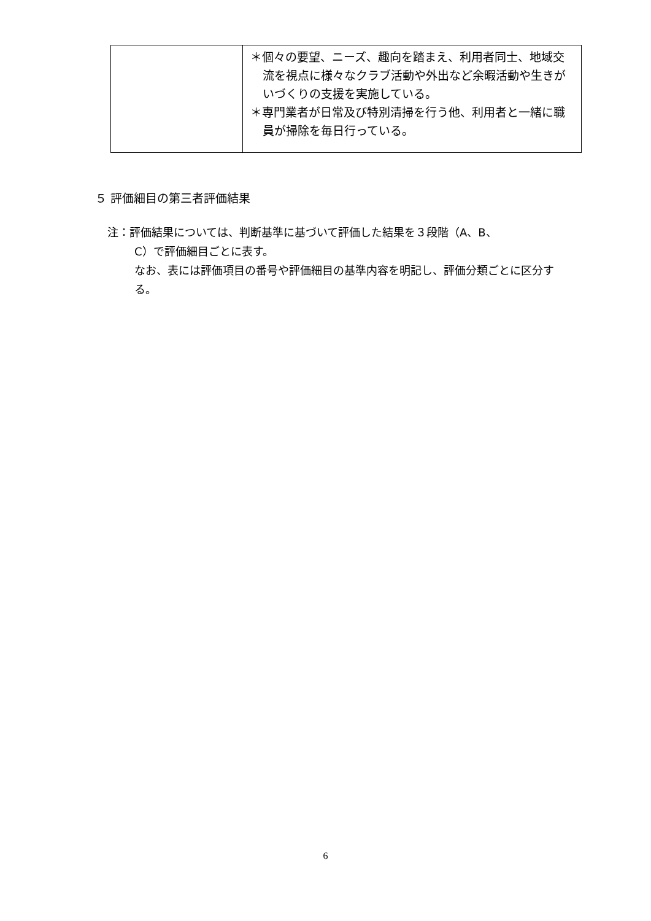| | ＊個々の要望、ニーズ、趣向を踏まえ、利用者同士、地域交流を視点に様々なクラブ活動や外出など余暇活動や生きがいづくりの支援を実施している。 ＊専門業者が日常及び特別清掃を行う他、利用者と一緒に職員が掃除を毎日行っている。 |
５ 評価細目の第三者評価結果
注：評価結果については、判断基準に基づいて評価した結果を３段階（A、B、
C）で評価細目ごとに表す。
なお、表には評価項目の番号や評価細目の基準内容を明記し、評価分類ごとに区分する。
6